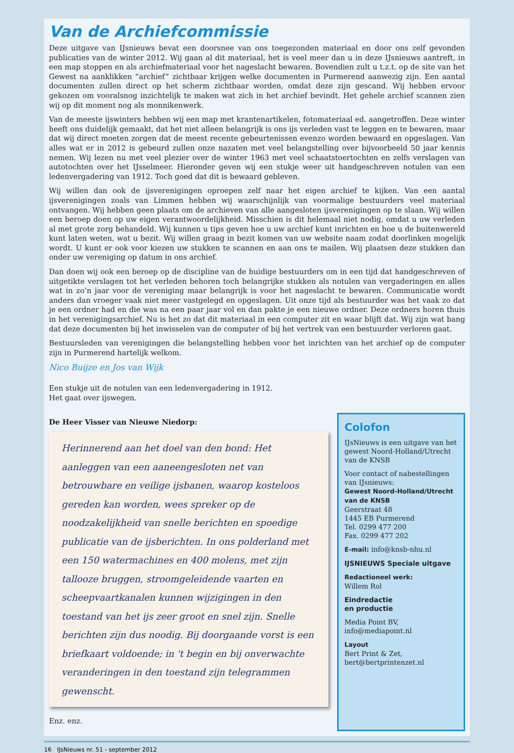Van de Archiefcommissie
Deze uitgave van IJsnieuws bevat een doorsnee van ons toegezonden materiaal en door ons zelf gevonden publicaties van de winter 2012. Wij gaan al dit materiaal, het is veel meer dan u in deze IJsnieuws aantreft, in een map stoppen en als archiefmateriaal voor het nageslacht bewaren. Bovendien zult u t.z.t. op de site van het Gewest na aanklikken “archief” zichtbaar krijgen welke documenten in Purmerend aanwezig zijn. Een aantal documenten zullen direct op het scherm zichtbaar worden, omdat deze zijn gescand. Wij hebben ervoor gekozen om vooralsnog inzichtelijk te maken wat zich in het archief bevindt. Het gehele archief scannen zien wij op dit moment nog als monnikenwerk.
Van de meeste ijswinters hebben wij een map met krantenartikelen, fotomateriaal ed. aangetroffen. Deze winter heeft ons duidelijk gemaakt, dat het niet alleen belangrijk is ons ijs verleden vast te leggen en te bewaren, maar dat wij direct moeten zorgen dat de meest recente gebeurtenissen evenzo worden bewaard en opgeslagen. Van alles wat er in 2012 is gebeurd zullen onze nazaten met veel belangstelling over bijvoorbeeld 50 jaar kennis nemen. Wij lezen nu met veel plezier over de winter 1963 met veel schaatstoertochten en zelfs verslagen van autotochten over het IJsselmeer. Hieronder geven wij een stukje weer uit handgeschreven notulen van een ledenvergadering van 1912. Toch goed dat dit is bewaard gebleven.
Wij willen dan ook de ijsverenigingen oproepen zelf naar het eigen archief te kijken. Van een aantal ijsverenigingen zoals van Limmen hebben wij waarschijnlijk van voormalige bestuurders veel materiaal ontvangen. Wij hebben geen plaats om de archieven van alle aangesloten ijsverenigingen op te slaan. Wij willen een beroep doen op uw eigen verantwoordelijkheid. Misschien is dit helemaal niet nodig, omdat u uw verleden al met grote zorg behandeld. Wij kunnen u tips geven hoe u uw archief kunt inrichten en hoe u de buitenwereld kunt laten weten, wat u bezit. Wij willen graag in bezit komen van uw website naam zodat doorlinken mogelijk wordt. U kunt er ook voor kiezen uw stukken te scannen en aan ons te mailen. Wij plaatsen deze stukken dan onder uw vereniging op datum in ons archief.
Dan doen wij ook een beroep op de discipline van de huidige bestuurders om in een tijd dat handgeschreven of uitgetikte verslagen tot het verleden behoren toch belangrijke stukken als notulen van vergaderingen en alles wat in zo’n jaar voor de vereniging maar belangrijk is voor het nageslacht te bewaren. Communicatie wordt anders dan vroeger vaak niet meer vastgelegd en opgeslagen. Uit onze tijd als bestuurder was het vaak zo dat je een ordner had en die was na een paar jaar vol en dan pakte je een nieuwe ordner. Deze ordners horen thuis in het verenigingsarchief. Nu is het zo dat dit materiaal in een computer zit en waar blijft dat. Wij zijn wat bang dat deze documenten bij het inwisselen van de computer of bij het vertrek van een bestuurder verloren gaat.
Bestuursleden van verenigingen die belangstelling hebben voor het inrichten van het archief op de computer zijn in Purmerend hartelijk welkom.
Nico Buijze en Jos van Wijk
Een stukje uit de notulen van een ledenvergadering in 1912.
Het gaat over ijswegen.
De Heer Visser van Nieuwe Niedorp:
Herinnerend aan het doel van den bond: Het aanleggen van een aaneengesloten net van betrouwbare en veilige ijsbanen, waarop kosteloos gereden kan worden, wees spreker op de noodzakelijkheid van snelle berichten en spoedige publicatie van de ijsberichten. In ons polderland met een 150 watermachines en 400 molens, met zijn tallooze bruggen, stroomgeleidende vaarten en scheepvaartkanalen kunnen wijzigingen in den toestand van het ijs zeer groot en snel zijn. Snelle berichten zijn dus noodig. Bij doorgaande vorst is een briefkaart voldoende; in 't begin en bij onverwachte veranderingen in den toestand zijn telegrammen gewenscht.
Enz. enz.
Colofon
IJsNieuws is een uitgave van het gewest Noord-Holland/Utrecht van de KNSB
Voor contact of nabestellingen van IJsnieuws:
Gewest Noord-Holland/Utrecht van de KNSB
Geerstraat 48
1445 EB Purmerend
Tel. 0299 477 200
Fax. 0299 477 202
E-mail: info@knsb-nhu.nl
IJSNIEUWS Speciale uitgave
Redactioneel werk:
Willem Rol
Eindredactie
en productie
Media Point BV,
info@mediapoint.nl
Layout
Bert Print & Zet,
bert@bertprintenzet.nl
16 IJsNieuws nr. 51 - september 2012